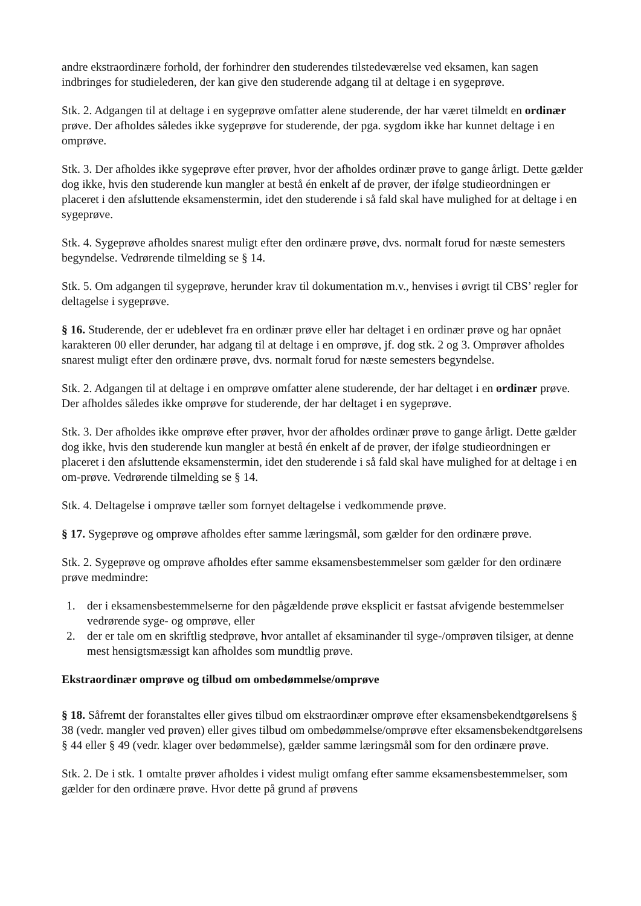andre ekstraordinære forhold, der forhindrer den studerendes tilstedeværelse ved eksamen, kan sagen indbringes for studielederen, der kan give den studerende adgang til at deltage i en sygeprøve.
Stk. 2. Adgangen til at deltage i en sygeprøve omfatter alene studerende, der har været tilmeldt en ordinær prøve. Der afholdes således ikke sygeprøve for studerende, der pga. sygdom ikke har kunnet deltage i en omprøve.
Stk. 3. Der afholdes ikke sygeprøve efter prøver, hvor der afholdes ordinær prøve to gange årligt. Dette gælder dog ikke, hvis den studerende kun mangler at bestå én enkelt af de prøver, der ifølge studieordningen er placeret i den afsluttende eksamenstermin, idet den studerende i så fald skal have mulighed for at deltage i en sygeprøve.
Stk. 4. Sygeprøve afholdes snarest muligt efter den ordinære prøve, dvs. normalt forud for næste semesters begyndelse. Vedrørende tilmelding se § 14.
Stk. 5. Om adgangen til sygeprøve, herunder krav til dokumentation m.v., henvises i øvrigt til CBS’ regler for deltagelse i sygeprøve.
§ 16. Studerende, der er udeblevet fra en ordinær prøve eller har deltaget i en ordinær prøve og har opnået karakteren 00 eller derunder, har adgang til at deltage i en omprøve, jf. dog stk. 2 og 3. Omprøver afholdes snarest muligt efter den ordinære prøve, dvs. normalt forud for næste semesters begyndelse.
Stk. 2. Adgangen til at deltage i en omprøve omfatter alene studerende, der har deltaget i en ordinær prøve. Der afholdes således ikke omprøve for studerende, der har deltaget i en sygeprøve.
Stk. 3. Der afholdes ikke omprøve efter prøver, hvor der afholdes ordinær prøve to gange årligt. Dette gælder dog ikke, hvis den studerende kun mangler at bestå én enkelt af de prøver, der ifølge studieordningen er placeret i den afsluttende eksamenstermin, idet den studerende i så fald skal have mulighed for at deltage i en om-prøve. Vedrørende tilmelding se § 14.
Stk. 4. Deltagelse i omprøve tæller som fornyet deltagelse i vedkommende prøve.
§ 17. Sygeprøve og omprøve afholdes efter samme læringsmål, som gælder for den ordinære prøve.
Stk. 2. Sygeprøve og omprøve afholdes efter samme eksamensbestemmelser som gælder for den ordinære prøve medmindre:
1. der i eksamensbestemmelserne for den pågældende prøve eksplicit er fastsat afvigende bestemmelser vedrørende syge- og omprøve, eller
2. der er tale om en skriftlig stedprøve, hvor antallet af eksaminander til syge-/omprøven tilsiger, at denne mest hensigtsmæssigt kan afholdes som mundtlig prøve.
Ekstraordinær omprøve og tilbud om ombedømmelse/omprøve
§ 18. Såfremt der foranstaltes eller gives tilbud om ekstraordinær omprøve efter eksamensbekendtgørelsens § 38 (vedr. mangler ved prøven) eller gives tilbud om ombedømmelse/omprøve efter eksamensbekendtgørelsens § 44 eller § 49 (vedr. klager over bedømmelse), gælder samme læringsmål som for den ordinære prøve.
Stk. 2. De i stk. 1 omtalte prøver afholdes i videst muligt omfang efter samme eksamensbestemmelser, som gælder for den ordinære prøve. Hvor dette på grund af prøvens